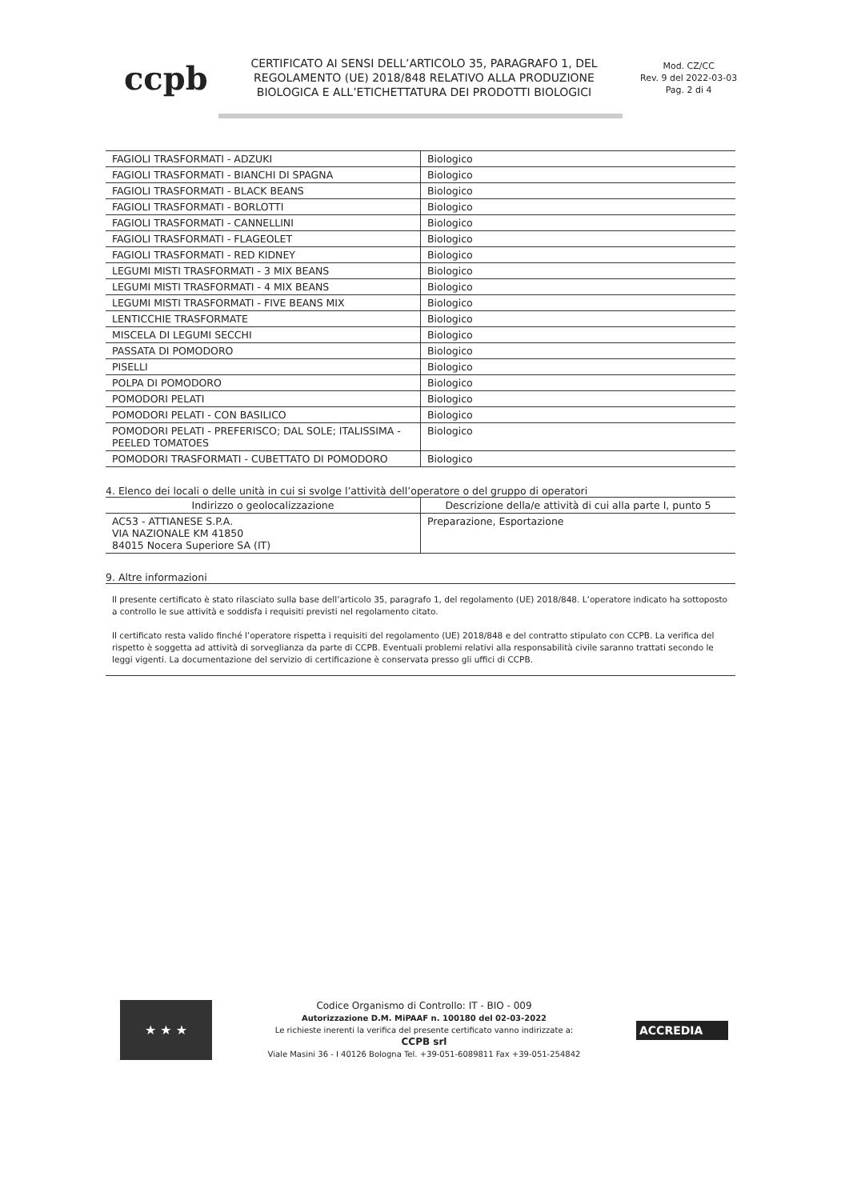ccpb
CERTIFICATO AI SENSI DELL’ARTICOLO 35, PARAGRAFO 1, DEL REGOLAMENTO (UE) 2018/848 RELATIVO ALLA PRODUZIONE BIOLOGICA E ALL’ETICHETTATURA DEI PRODOTTI BIOLOGICI
Mod. CZ/CC
Rev. 9 del 2022-03-03
Pag. 2 di 4
| FAGIOLI TRASFORMATI - ADZUKI | Biologico |
| FAGIOLI TRASFORMATI - BIANCHI DI SPAGNA | Biologico |
| FAGIOLI TRASFORMATI - BLACK BEANS | Biologico |
| FAGIOLI TRASFORMATI - BORLOTTI | Biologico |
| FAGIOLI TRASFORMATI - CANNELLINI | Biologico |
| FAGIOLI TRASFORMATI - FLAGEOLET | Biologico |
| FAGIOLI TRASFORMATI - RED KIDNEY | Biologico |
| LEGUMI MISTI TRASFORMATI - 3 MIX BEANS | Biologico |
| LEGUMI MISTI TRASFORMATI - 4 MIX BEANS | Biologico |
| LEGUMI MISTI TRASFORMATI - FIVE BEANS MIX | Biologico |
| LENTICCHIE TRASFORMATE | Biologico |
| MISCELA DI LEGUMI SECCHI | Biologico |
| PASSATA DI POMODORO | Biologico |
| PISELLI | Biologico |
| POLPA DI POMODORO | Biologico |
| POMODORI PELATI | Biologico |
| POMODORI PELATI - CON BASILICO | Biologico |
| POMODORI PELATI - PREFERISCO; DAL SOLE; ITALISSIMA - PEELED TOMATOES | Biologico |
| POMODORI TRASFORMATI - CUBETTATO DI POMODORO | Biologico |
4. Elenco dei locali o delle unità in cui si svolge l’attività dell’operatore o del gruppo di operatori
| Indirizzo o geolocalizzazione | Descrizione della/e attività di cui alla parte I, punto 5 |
| --- | --- |
| AC53 - ATTIANESE S.P.A. VIA NAZIONALE KM 41850 84015 Nocera Superiore SA (IT) | Preparazione, Esportazione |
9. Altre informazioni
Il presente certificato è stato rilasciato sulla base dell’articolo 35, paragrafo 1, del regolamento (UE) 2018/848. L’operatore indicato ha sottoposto a controllo le sue attività e soddisfa i requisiti previsti nel regolamento citato.
Il certificato resta valido finché l’operatore rispetta i requisiti del regolamento (UE) 2018/848 e del contratto stipulato con CCPB. La verifica del rispetto è soggetta ad attività di sorveglianza da parte di CCPB. Eventuali problemi relativi alla responsabilità civile saranno trattati secondo le leggi vigenti. La documentazione del servizio di certificazione è conservata presso gli uffici di CCPB.
★ ★ ★
Codice Organismo di Controllo: IT - BIO - 009
Autorizzazione D.M. MiPAAF n. 100180 del 02-03-2022
Le richieste inerenti la verifica del presente certificato vanno indirizzate a:
CCPB srl
Viale Masini 36 - I 40126 Bologna Tel. +39-051-6089811 Fax +39-051-254842
ACCREDIA